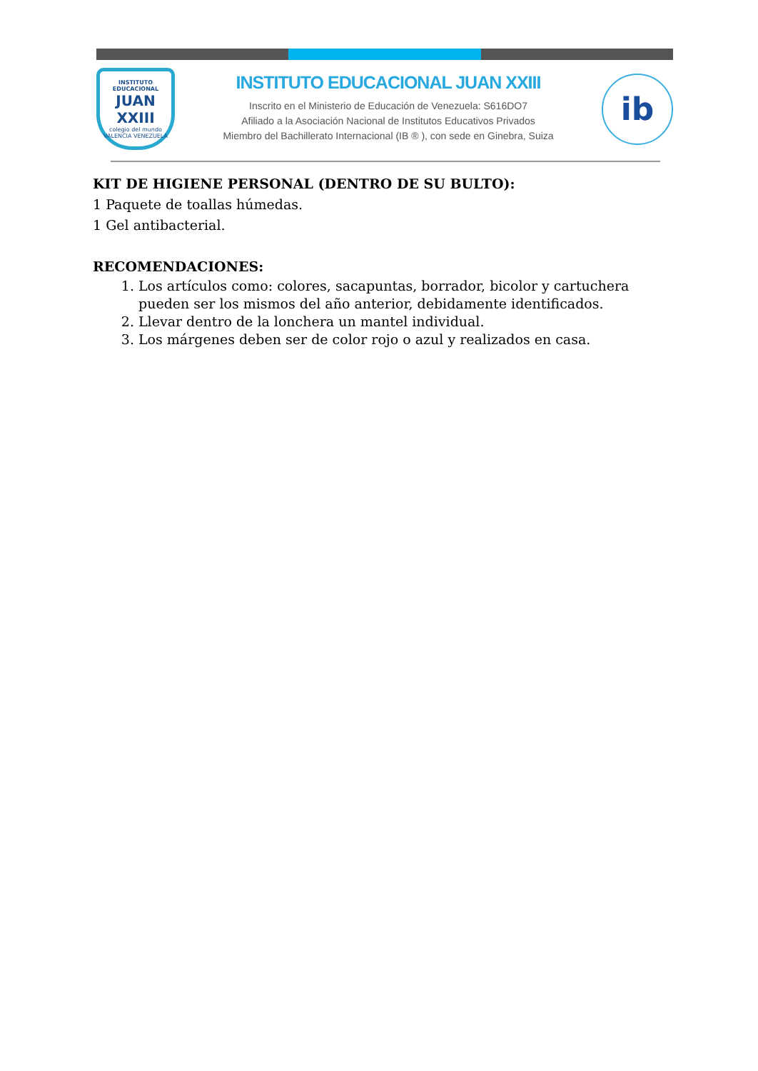INSTITUTO EDUCACIONAL
JUAN XXIII
colegio del mundo
VALENCIA VENEZUELA
INSTITUTO EDUCACIONAL JUAN XXIII
Inscrito en el Ministerio de Educación de Venezuela: S616DO7
Afiliado a la Asociación Nacional de Institutos Educativos Privados
Miembro del Bachillerato Internacional (IB ® ), con sede en Ginebra, Suiza
ib
KIT DE HIGIENE PERSONAL (DENTRO DE SU BULTO):
1 Paquete de toallas húmedas.
1 Gel antibacterial.
RECOMENDACIONES:
1. Los artículos como: colores, sacapuntas, borrador, bicolor y cartuchera pueden ser los mismos del año anterior, debidamente identificados.
2. Llevar dentro de la lonchera un mantel individual.
3. Los márgenes deben ser de color rojo o azul y realizados en casa.